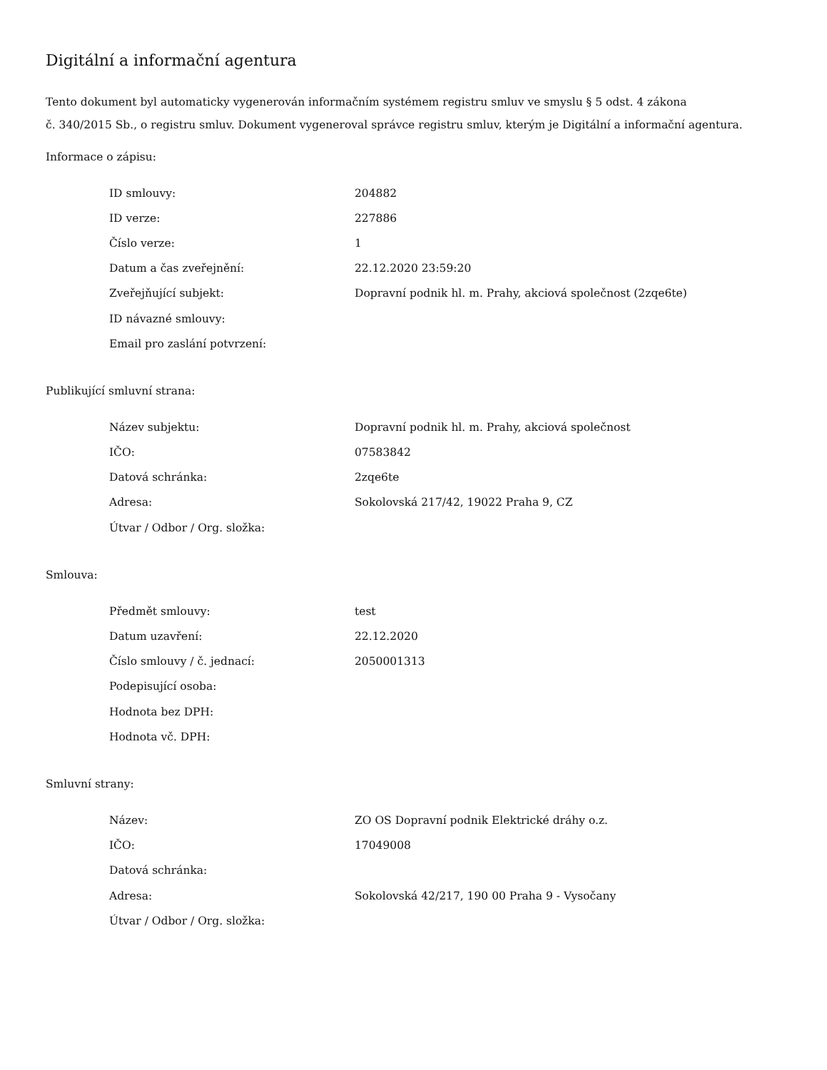Digitální a informační agentura
Tento dokument byl automaticky vygenerován informačním systémem registru smluv ve smyslu § 5 odst. 4 zákona
č. 340/2015 Sb., o registru smluv. Dokument vygeneroval správce registru smluv, kterým je Digitální a informační agentura.
Informace o zápisu:
| ID smlouvy: | 204882 |
| ID verze: | 227886 |
| Číslo verze: | 1 |
| Datum a čas zveřejnění: | 22.12.2020 23:59:20 |
| Zveřejňující subjekt: | Dopravní podnik hl. m. Prahy, akciová společnost (2zqe6te) |
| ID návazné smlouvy: | |
| Email pro zaslání potvrzení: | |
Publikující smluvní strana:
| Název subjektu: | Dopravní podnik hl. m. Prahy, akciová společnost |
| IČO: | 07583842 |
| Datová schránka: | 2zqe6te |
| Adresa: | Sokolovská 217/42, 19022 Praha 9, CZ |
| Útvar / Odbor / Org. složka: | |
Smlouva:
| Předmět smlouvy: | test |
| Datum uzavření: | 22.12.2020 |
| Číslo smlouvy / č. jednací: | 2050001313 |
| Podepisující osoba: | |
| Hodnota bez DPH: | |
| Hodnota vč. DPH: | |
Smluvní strany:
| Název: | ZO OS Dopravní podnik Elektrické dráhy o.z. |
| IČO: | 17049008 |
| Datová schránka: | |
| Adresa: | Sokolovská 42/217, 190 00 Praha 9 - Vysočany |
| Útvar / Odbor / Org. složka: | |